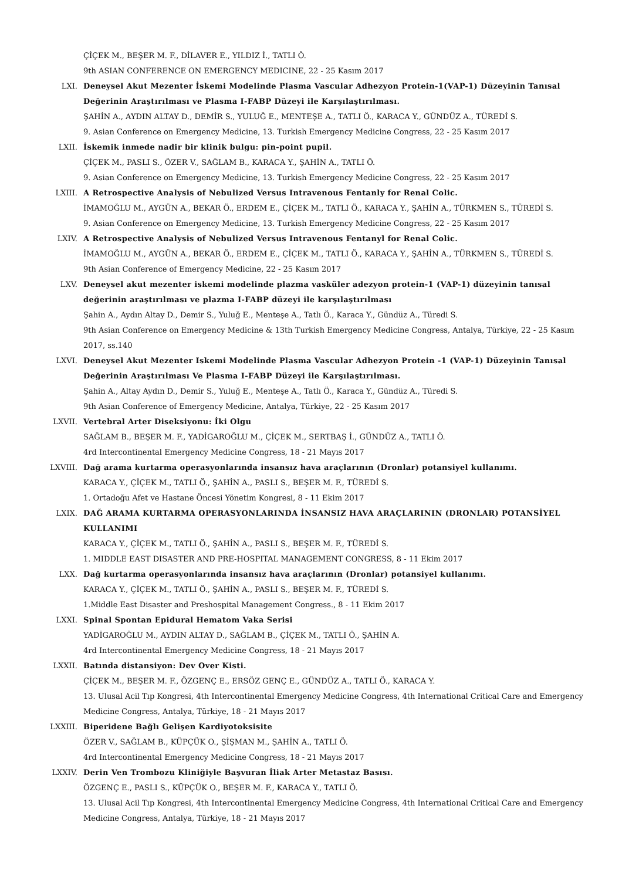ÇİÇEK M., BEŞER M. F., DİLAVER E., YILDIZ İ., TATLI Ö.
9th ASIAN CONFERENCE ON EMERGENCY MEDICINE, 22 - 25 Kasım 2017
LXI. Deneysel Akut Mezenter İskemi Modelinde Plasma Vascular Adhezyon Protein-1(VAP-1) Düzeyinin Tanısal Değerinin Araştırılması ve Plasma I-FABP Düzeyi ile Karşılaştırılması.
ŞAHİN A., AYDIN ALTAY D., DEMİR S., YULUĞ E., MENTEŞE A., TATLI Ö., KARACA Y., GÜNDÜZ A., TÜREDİ S.
9. Asian Conference on Emergency Medicine, 13. Turkish Emergency Medicine Congress, 22 - 25 Kasım 2017
LXII. İskemik inmede nadir bir klinik bulgu: pin-point pupil.
ÇİÇEK M., PASLI S., ÖZER V., SAĞLAM B., KARACA Y., ŞAHİN A., TATLI Ö.
9. Asian Conference on Emergency Medicine, 13. Turkish Emergency Medicine Congress, 22 - 25 Kasım 2017
LXIII. A Retrospective Analysis of Nebulized Versus Intravenous Fentanly for Renal Colic.
İMAMOĞLU M., AYGÜN A., BEKAR Ö., ERDEM E., ÇİÇEK M., TATLI Ö., KARACA Y., ŞAHİN A., TÜRKMEN S., TÜREDİ S.
9. Asian Conference on Emergency Medicine, 13. Turkish Emergency Medicine Congress, 22 - 25 Kasım 2017
LXIV. A Retrospective Analysis of Nebulized Versus Intravenous Fentanyl for Renal Colic.
İMAMOĞLU M., AYGÜN A., BEKAR Ö., ERDEM E., ÇİÇEK M., TATLI Ö., KARACA Y., ŞAHİN A., TÜRKMEN S., TÜREDİ S.
9th Asian Conference of Emergency Medicine, 22 - 25 Kasım 2017
LXV. Deneysel akut mezenter iskemi modelinde plazma vasküler adezyon protein-1 (VAP-1) düzeyinin tanısal değerinin araştırılması ve plazma I-FABP düzeyi ile karşılaştırılması
Şahin A., Aydın Altay D., Demir S., Yuluğ E., Menteşe A., Tatlı Ö., Karaca Y., Gündüz A., Türedi S.
9th Asian Conference on Emergency Medicine & 13th Turkish Emergency Medicine Congress, Antalya, Türkiye, 22 - 25 Kasım 2017, ss.140
LXVI. Deneysel Akut Mezenter Iskemi Modelinde Plasma Vascular Adhezyon Protein -1 (VAP-1) Düzeyinin Tanısal Değerinin Araştırılması Ve Plasma I-FABP Düzeyi ile Karşılaştırılması.
Şahin A., Altay Aydın D., Demir S., Yuluğ E., Menteşe A., Tatlı Ö., Karaca Y., Gündüz A., Türedi S.
9th Asian Conference of Emergency Medicine, Antalya, Türkiye, 22 - 25 Kasım 2017
LXVII. Vertebral Arter Diseksiyonu: İki Olgu
SAĞLAM B., BEŞER M. F., YADİGAROĞLU M., ÇİÇEK M., SERTBAŞ İ., GÜNDÜZ A., TATLI Ö.
4rd Intercontinental Emergency Medicine Congress, 18 - 21 Mayıs 2017
LXVIII. Dağ arama kurtarma operasyonlarında insansız hava araçlarının (Dronlar) potansiyel kullanımı.
KARACA Y., ÇİÇEK M., TATLI Ö., ŞAHİN A., PASLI S., BEŞER M. F., TÜREDİ S.
1. Ortadoğu Afet ve Hastane Öncesi Yönetim Kongresi, 8 - 11 Ekim 2017
LXIX. DAĞ ARAMA KURTARMA OPERASYONLARINDA İNSANSIZ HAVA ARAÇLARININ (DRONLAR) POTANSİYEL KULLANIMI
KARACA Y., ÇİÇEK M., TATLI Ö., ŞAHİN A., PASLI S., BEŞER M. F., TÜREDİ S.
1. MIDDLE EAST DISASTER AND PRE-HOSPITAL MANAGEMENT CONGRESS, 8 - 11 Ekim 2017
LXX. Dağ kurtarma operasyonlarında insansız hava araçlarının (Dronlar) potansiyel kullanımı.
KARACA Y., ÇİÇEK M., TATLI Ö., ŞAHİN A., PASLI S., BEŞER M. F., TÜREDİ S.
1.Middle East Disaster and Preshospital Management Congress., 8 - 11 Ekim 2017
LXXI. Spinal Spontan Epidural Hematom Vaka Serisi
YADİGAROĞLU M., AYDIN ALTAY D., SAĞLAM B., ÇİÇEK M., TATLI Ö., ŞAHİN A.
4rd Intercontinental Emergency Medicine Congress, 18 - 21 Mayıs 2017
LXXII. Batında distansiyon: Dev Over Kisti.
ÇİÇEK M., BEŞER M. F., ÖZGENÇ E., ERSÖZ GENÇ E., GÜNDÜZ A., TATLI Ö., KARACA Y.
13. Ulusal Acil Tıp Kongresi, 4th Intercontinental Emergency Medicine Congress, 4th International Critical Care and Emergency Medicine Congress, Antalya, Türkiye, 18 - 21 Mayıs 2017
LXXIII. Biperidene Bağlı Gelişen Kardiyotoksisite
ÖZER V., SAĞLAM B., KÜPÇÜK O., ŞİŞMAN M., ŞAHİN A., TATLI Ö.
4rd Intercontinental Emergency Medicine Congress, 18 - 21 Mayıs 2017
LXXIV. Derin Ven Trombozu Kliniğiyle Başvuran İliak Arter Metastaz Basısı.
ÖZGENÇ E., PASLI S., KÜPÇÜK O., BEŞER M. F., KARACA Y., TATLI Ö.
13. Ulusal Acil Tıp Kongresi, 4th Intercontinental Emergency Medicine Congress, 4th International Critical Care and Emergency Medicine Congress, Antalya, Türkiye, 18 - 21 Mayıs 2017